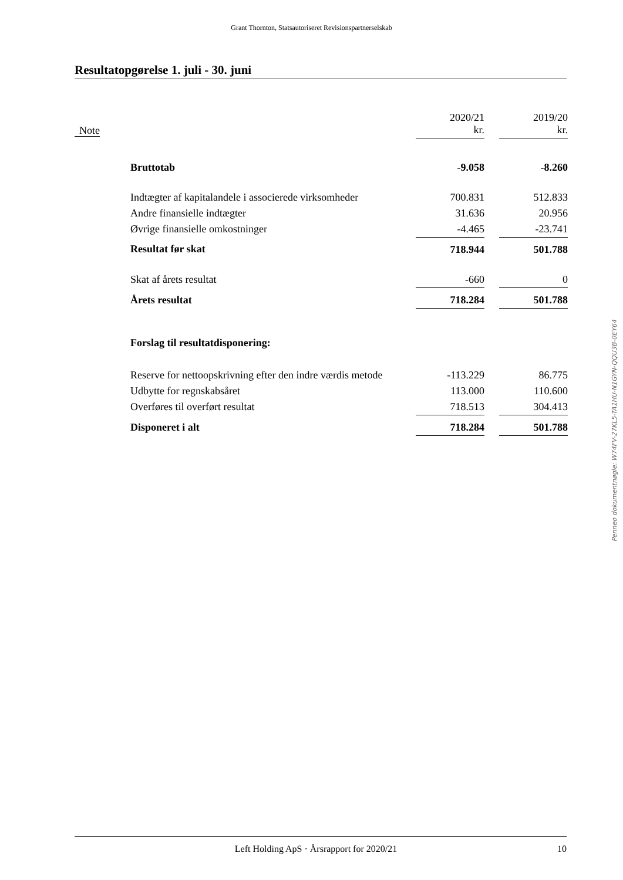Grant Thornton, Statsautoriseret Revisionspartnerselskab
Resultatopgørelse 1. juli - 30. juni
| Note | | 2020/21 kr. | | 2019/20 kr. |
| --- | --- | --- | --- | --- |
| | Bruttotab | -9.058 | | -8.260 |
| | Indtægter af kapitalandele i associerede virksomheder | 700.831 | | 512.833 |
| | Andre finansielle indtægter | 31.636 | | 20.956 |
| | Øvrige finansielle omkostninger | -4.465 | | -23.741 |
| | Resultat før skat | 718.944 | | 501.788 |
| | Skat af årets resultat | -660 | | 0 |
| | Årets resultat | 718.284 | | 501.788 |
| | Forslag til resultatdisponering: | | | |
| | Reserve for nettoopskrivning efter den indre værdis metode | -113.229 | | 86.775 |
| | Udbytte for regnskabsåret | 113.000 | | 110.600 |
| | Overføres til overført resultat | 718.513 | | 304.413 |
| | Disponeret i alt | 718.284 | | 501.788 |
Penneo dokumentnøgle: W74FV-27KL5-TA1HU-N1GYN-QQU3B-0EY64
Left Holding ApS · Årsrapport for 2020/21 10